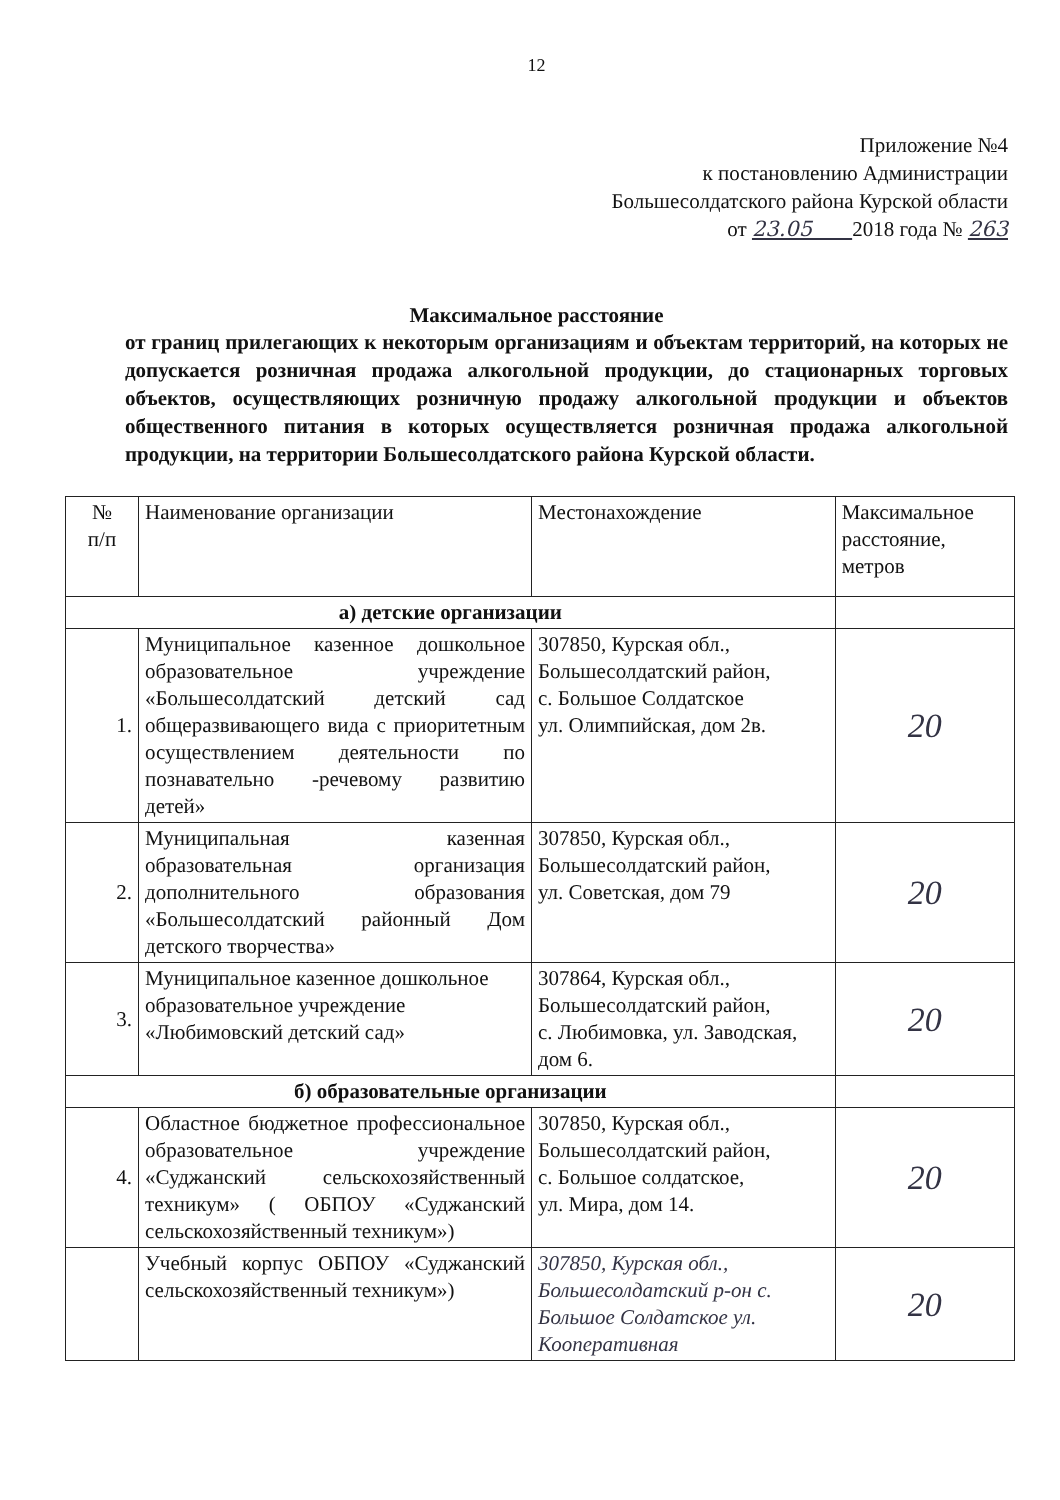12
Приложение №4
к постановлению Администрации
Большесолдатского района Курской области
от 23.05 2018 года № 263
Максимальное расстояние
от границ прилегающих к некоторым организациям и объектам территорий, на которых не допускается розничная продажа алкогольной продукции, до стационарных торговых объектов, осуществляющих розничную продажу алкогольной продукции и объектов общественного питания в которых осуществляется розничная продажа алкогольной продукции, на территории Большесолдатского района Курской области.
| № п/п | Наименование организации | Местонахождение | Максимальное расстояние, метров |
| --- | --- | --- | --- |
| а) детские организации | | | |
| 1. | Муниципальное казенное дошкольное образовательное учреждение «Большесолдатский детский сад общеразвивающего вида с приоритетным осуществлением деятельности по познавательно -речевому развитию детей» | 307850, Курская обл., Большесолдатский район, с. Большое Солдатское ул. Олимпийская, дом 2в. | 20 |
| 2. | Муниципальная казенная образовательная организация дополнительного образования «Большесолдатский районный Дом детского творчества» | 307850, Курская обл., Большесолдатский район, ул. Советская, дом 79 | 20 |
| 3. | Муниципальное казенное дошкольное образовательное учреждение «Любимовский детский сад» | 307864, Курская обл., Большесолдатский район, с. Любимовка, ул. Заводская, дом 6. | 20 |
| б) образовательные организации | | | |
| 4. | Областное бюджетное профессиональное образовательное учреждение «Суджанский сельскохозяйственный техникум» ( ОБПОУ «Суджанский сельскохозяйственный техникум») | 307850, Курская обл., Большесолдатский район, с. Большое солдатское, ул. Мира, дом 14. | 20 |
| | Учебный корпус ОБПОУ «Суджанский сельскохозяйственный техникум») | 307850, Курская обл., Большесолдатский р-он с. Большое Солдатское ул. Кооперативная | 20 |